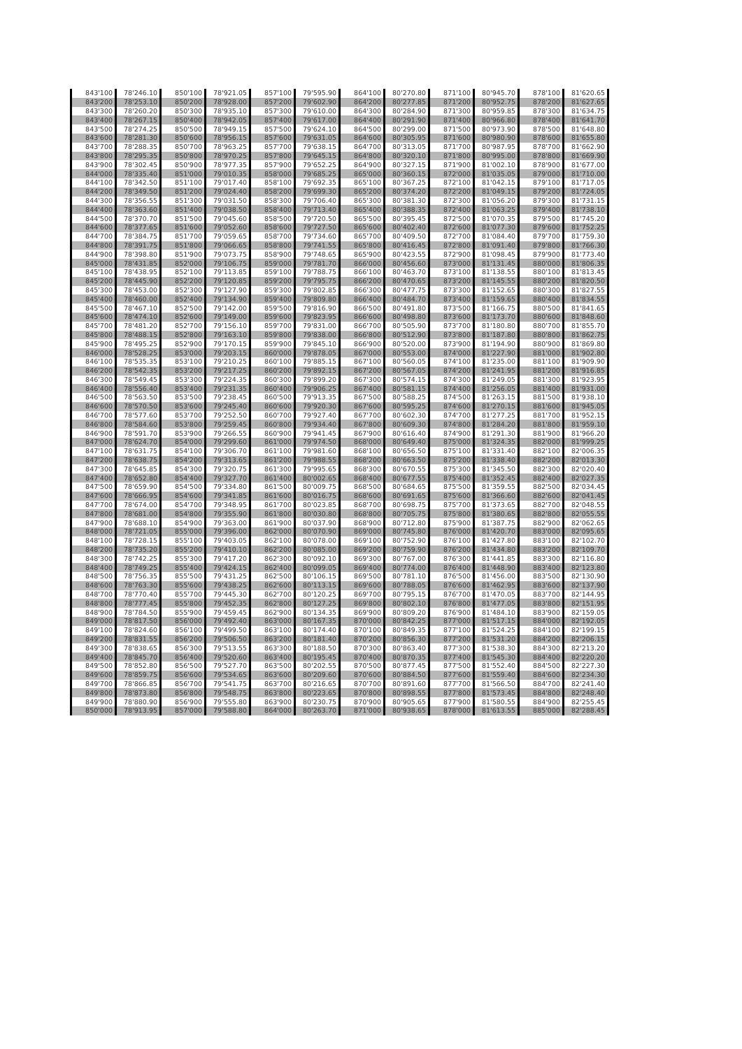| 843'100 | 78'246.10 | 850'100 | 78'921.05 | 857'100 | 79'595.90 | 864'100 | 80'270.80 | 871'100 | 80'945.70 | 878'100 | 81'620.65 |
| 843'200 | 78'253.10 | 850'200 | 78'928.00 | 857'200 | 79'602.90 | 864'200 | 80'277.85 | 871'200 | 80'952.75 | 878'200 | 81'627.65 |
| 843'300 | 78'260.20 | 850'300 | 78'935.10 | 857'300 | 79'610.00 | 864'300 | 80'284.90 | 871'300 | 80'959.85 | 878'300 | 81'634.75 |
| 843'400 | 78'267.15 | 850'400 | 78'942.05 | 857'400 | 79'617.00 | 864'400 | 80'291.90 | 871'400 | 80'966.80 | 878'400 | 81'641.70 |
| 843'500 | 78'274.25 | 850'500 | 78'949.15 | 857'500 | 79'624.10 | 864'500 | 80'299.00 | 871'500 | 80'973.90 | 878'500 | 81'648.80 |
| 843'600 | 78'281.30 | 850'600 | 78'956.15 | 857'600 | 79'631.05 | 864'600 | 80'305.95 | 871'600 | 80'980.90 | 878'600 | 81'655.80 |
| 843'700 | 78'288.35 | 850'700 | 78'963.25 | 857'700 | 79'638.15 | 864'700 | 80'313.05 | 871'700 | 80'987.95 | 878'700 | 81'662.90 |
| 843'800 | 78'295.35 | 850'800 | 78'970.25 | 857'800 | 79'645.15 | 864'800 | 80'320.10 | 871'800 | 80'995.00 | 878'800 | 81'669.90 |
| 843'900 | 78'302.45 | 850'900 | 78'977.35 | 857'900 | 79'652.25 | 864'900 | 80'327.15 | 871'900 | 81'002.10 | 878'900 | 81'677.00 |
| 844'000 | 78'335.40 | 851'000 | 79'010.35 | 858'000 | 79'685.25 | 865'000 | 80'360.15 | 872'000 | 81'035.05 | 879'000 | 81'710.00 |
| 844'100 | 78'342.50 | 851'100 | 79'017.40 | 858'100 | 79'692.35 | 865'100 | 80'367.25 | 872'100 | 81'042.15 | 879'100 | 81'717.05 |
| 844'200 | 78'349.50 | 851'200 | 79'024.40 | 858'200 | 79'699.30 | 865'200 | 80'374.20 | 872'200 | 81'049.15 | 879'200 | 81'724.05 |
| 844'300 | 78'356.55 | 851'300 | 79'031.50 | 858'300 | 79'706.40 | 865'300 | 80'381.30 | 872'300 | 81'056.20 | 879'300 | 81'731.15 |
| 844'400 | 78'363.60 | 851'400 | 79'038.50 | 858'400 | 79'713.40 | 865'400 | 80'388.35 | 872'400 | 81'063.25 | 879'400 | 81'738.10 |
| 844'500 | 78'370.70 | 851'500 | 79'045.60 | 858'500 | 79'720.50 | 865'500 | 80'395.45 | 872'500 | 81'070.35 | 879'500 | 81'745.20 |
| 844'600 | 78'377.65 | 851'600 | 79'052.60 | 858'600 | 79'727.50 | 865'600 | 80'402.40 | 872'600 | 81'077.30 | 879'600 | 81'752.25 |
| 844'700 | 78'384.75 | 851'700 | 79'059.65 | 858'700 | 79'734.60 | 865'700 | 80'409.50 | 872'700 | 81'084.40 | 879'700 | 81'759.30 |
| 844'800 | 78'391.75 | 851'800 | 79'066.65 | 858'800 | 79'741.55 | 865'800 | 80'416.45 | 872'800 | 81'091.40 | 879'800 | 81'766.30 |
| 844'900 | 78'398.80 | 851'900 | 79'073.75 | 858'900 | 79'748.65 | 865'900 | 80'423.55 | 872'900 | 81'098.45 | 879'900 | 81'773.40 |
| 845'000 | 78'431.85 | 852'000 | 79'106.75 | 859'000 | 79'781.70 | 866'000 | 80'456.60 | 873'000 | 81'131.45 | 880'000 | 81'806.35 |
| 845'100 | 78'438.95 | 852'100 | 79'113.85 | 859'100 | 79'788.75 | 866'100 | 80'463.70 | 873'100 | 81'138.55 | 880'100 | 81'813.45 |
| 845'200 | 78'445.90 | 852'200 | 79'120.85 | 859'200 | 79'795.75 | 866'200 | 80'470.65 | 873'200 | 81'145.55 | 880'200 | 81'820.50 |
| 845'300 | 78'453.00 | 852'300 | 79'127.90 | 859'300 | 79'802.85 | 866'300 | 80'477.75 | 873'300 | 81'152.65 | 880'300 | 81'827.55 |
| 845'400 | 78'460.00 | 852'400 | 79'134.90 | 859'400 | 79'809.80 | 866'400 | 80'484.70 | 873'400 | 81'159.65 | 880'400 | 81'834.55 |
| 845'500 | 78'467.10 | 852'500 | 79'142.00 | 859'500 | 79'816.90 | 866'500 | 80'491.80 | 873'500 | 81'166.75 | 880'500 | 81'841.65 |
| 845'600 | 78'474.10 | 852'600 | 79'149.00 | 859'600 | 79'823.95 | 866'600 | 80'498.80 | 873'600 | 81'173.70 | 880'600 | 81'848.60 |
| 845'700 | 78'481.20 | 852'700 | 79'156.10 | 859'700 | 79'831.00 | 866'700 | 80'505.90 | 873'700 | 81'180.80 | 880'700 | 81'855.70 |
| 845'800 | 78'488.15 | 852'800 | 79'163.10 | 859'800 | 79'838.00 | 866'800 | 80'512.90 | 873'800 | 81'187.80 | 880'800 | 81'862.75 |
| 845'900 | 78'495.25 | 852'900 | 79'170.15 | 859'900 | 79'845.10 | 866'900 | 80'520.00 | 873'900 | 81'194.90 | 880'900 | 81'869.80 |
| 846'000 | 78'528.25 | 853'000 | 79'203.15 | 860'000 | 79'878.05 | 867'000 | 80'553.00 | 874'000 | 81'227.90 | 881'000 | 81'902.80 |
| 846'100 | 78'535.35 | 853'100 | 79'210.25 | 860'100 | 79'885.15 | 867'100 | 80'560.05 | 874'100 | 81'235.00 | 881'100 | 81'909.90 |
| 846'200 | 78'542.35 | 853'200 | 79'217.25 | 860'200 | 79'892.15 | 867'200 | 80'567.05 | 874'200 | 81'241.95 | 881'200 | 81'916.85 |
| 846'300 | 78'549.45 | 853'300 | 79'224.35 | 860'300 | 79'899.20 | 867'300 | 80'574.15 | 874'300 | 81'249.05 | 881'300 | 81'923.95 |
| 846'400 | 78'556.40 | 853'400 | 79'231.35 | 860'400 | 79'906.25 | 867'400 | 80'581.15 | 874'400 | 81'256.05 | 881'400 | 81'931.00 |
| 846'500 | 78'563.50 | 853'500 | 79'238.45 | 860'500 | 79'913.35 | 867'500 | 80'588.25 | 874'500 | 81'263.15 | 881'500 | 81'938.10 |
| 846'600 | 78'570.50 | 853'600 | 79'245.40 | 860'600 | 79'920.30 | 867'600 | 80'595.25 | 874'600 | 81'270.15 | 881'600 | 81'945.05 |
| 846'700 | 78'577.60 | 853'700 | 79'252.50 | 860'700 | 79'927.40 | 867'700 | 80'602.30 | 874'700 | 81'277.25 | 881'700 | 81'952.15 |
| 846'800 | 78'584.60 | 853'800 | 79'259.45 | 860'800 | 79'934.40 | 867'800 | 80'609.30 | 874'800 | 81'284.20 | 881'800 | 81'959.10 |
| 846'900 | 78'591.70 | 853'900 | 79'266.55 | 860'900 | 79'941.45 | 867'900 | 80'616.40 | 874'900 | 81'291.30 | 881'900 | 81'966.20 |
| 847'000 | 78'624.70 | 854'000 | 79'299.60 | 861'000 | 79'974.50 | 868'000 | 80'649.40 | 875'000 | 81'324.35 | 882'000 | 81'999.25 |
| 847'100 | 78'631.75 | 854'100 | 79'306.70 | 861'100 | 79'981.60 | 868'100 | 80'656.50 | 875'100 | 81'331.40 | 882'100 | 82'006.35 |
| 847'200 | 78'638.75 | 854'200 | 79'313.65 | 861'200 | 79'988.55 | 868'200 | 80'663.50 | 875'200 | 81'338.40 | 882'200 | 82'013.30 |
| 847'300 | 78'645.85 | 854'300 | 79'320.75 | 861'300 | 79'995.65 | 868'300 | 80'670.55 | 875'300 | 81'345.50 | 882'300 | 82'020.40 |
| 847'400 | 78'652.80 | 854'400 | 79'327.70 | 861'400 | 80'002.65 | 868'400 | 80'677.55 | 875'400 | 81'352.45 | 882'400 | 82'027.35 |
| 847'500 | 78'659.90 | 854'500 | 79'334.80 | 861'500 | 80'009.75 | 868'500 | 80'684.65 | 875'500 | 81'359.55 | 882'500 | 82'034.45 |
| 847'600 | 78'666.95 | 854'600 | 79'341.85 | 861'600 | 80'016.75 | 868'600 | 80'691.65 | 875'600 | 81'366.60 | 882'600 | 82'041.45 |
| 847'700 | 78'674.00 | 854'700 | 79'348.95 | 861'700 | 80'023.85 | 868'700 | 80'698.75 | 875'700 | 81'373.65 | 882'700 | 82'048.55 |
| 847'800 | 78'681.00 | 854'800 | 79'355.90 | 861'800 | 80'030.80 | 868'800 | 80'705.75 | 875'800 | 81'380.65 | 882'800 | 82'055.55 |
| 847'900 | 78'688.10 | 854'900 | 79'363.00 | 861'900 | 80'037.90 | 868'900 | 80'712.80 | 875'900 | 81'387.75 | 882'900 | 82'062.65 |
| 848'000 | 78'721.05 | 855'000 | 79'396.00 | 862'000 | 80'070.90 | 869'000 | 80'745.80 | 876'000 | 81'420.70 | 883'000 | 82'095.65 |
| 848'100 | 78'728.15 | 855'100 | 79'403.05 | 862'100 | 80'078.00 | 869'100 | 80'752.90 | 876'100 | 81'427.80 | 883'100 | 82'102.70 |
| 848'200 | 78'735.20 | 855'200 | 79'410.10 | 862'200 | 80'085.00 | 869'200 | 80'759.90 | 876'200 | 81'434.80 | 883'200 | 82'109.70 |
| 848'300 | 78'742.25 | 855'300 | 79'417.20 | 862'300 | 80'092.10 | 869'300 | 80'767.00 | 876'300 | 81'441.85 | 883'300 | 82'116.80 |
| 848'400 | 78'749.25 | 855'400 | 79'424.15 | 862'400 | 80'099.05 | 869'400 | 80'774.00 | 876'400 | 81'448.90 | 883'400 | 82'123.80 |
| 848'500 | 78'756.35 | 855'500 | 79'431.25 | 862'500 | 80'106.15 | 869'500 | 80'781.10 | 876'500 | 81'456.00 | 883'500 | 82'130.90 |
| 848'600 | 78'763.30 | 855'600 | 79'438.25 | 862'600 | 80'113.15 | 869'600 | 80'788.05 | 876'600 | 81'462.95 | 883'600 | 82'137.90 |
| 848'700 | 78'770.40 | 855'700 | 79'445.30 | 862'700 | 80'120.25 | 869'700 | 80'795.15 | 876'700 | 81'470.05 | 883'700 | 82'144.95 |
| 848'800 | 78'777.45 | 855'800 | 79'452.35 | 862'800 | 80'127.25 | 869'800 | 80'802.10 | 876'800 | 81'477.05 | 883'800 | 82'151.95 |
| 848'900 | 78'784.50 | 855'900 | 79'459.45 | 862'900 | 80'134.35 | 869'900 | 80'809.20 | 876'900 | 81'484.10 | 883'900 | 82'159.05 |
| 849'000 | 78'817.50 | 856'000 | 79'492.40 | 863'000 | 80'167.35 | 870'000 | 80'842.25 | 877'000 | 81'517.15 | 884'000 | 82'192.05 |
| 849'100 | 78'824.60 | 856'100 | 79'499.50 | 863'100 | 80'174.40 | 870'100 | 80'849.35 | 877'100 | 81'524.25 | 884'100 | 82'199.15 |
| 849'200 | 78'831.55 | 856'200 | 79'506.50 | 863'200 | 80'181.40 | 870'200 | 80'856.30 | 877'200 | 81'531.20 | 884'200 | 82'206.15 |
| 849'300 | 78'838.65 | 856'300 | 79'513.55 | 863'300 | 80'188.50 | 870'300 | 80'863.40 | 877'300 | 81'538.30 | 884'300 | 82'213.20 |
| 849'400 | 78'845.70 | 856'400 | 79'520.60 | 863'400 | 80'195.45 | 870'400 | 80'870.35 | 877'400 | 81'545.30 | 884'400 | 82'220.20 |
| 849'500 | 78'852.80 | 856'500 | 79'527.70 | 863'500 | 80'202.55 | 870'500 | 80'877.45 | 877'500 | 81'552.40 | 884'500 | 82'227.30 |
| 849'600 | 78'859.75 | 856'600 | 79'534.65 | 863'600 | 80'209.60 | 870'600 | 80'884.50 | 877'600 | 81'559.40 | 884'600 | 82'234.30 |
| 849'700 | 78'866.85 | 856'700 | 79'541.75 | 863'700 | 80'216.65 | 870'700 | 80'891.60 | 877'700 | 81'566.50 | 884'700 | 82'241.40 |
| 849'800 | 78'873.80 | 856'800 | 79'548.75 | 863'800 | 80'223.65 | 870'800 | 80'898.55 | 877'800 | 81'573.45 | 884'800 | 82'248.40 |
| 849'900 | 78'880.90 | 856'900 | 79'555.80 | 863'900 | 80'230.75 | 870'900 | 80'905.65 | 877'900 | 81'580.55 | 884'900 | 82'255.45 |
| 850'000 | 78'913.95 | 857'000 | 79'588.80 | 864'000 | 80'263.70 | 871'000 | 80'938.65 | 878'000 | 81'613.55 | 885'000 | 82'288.45 |